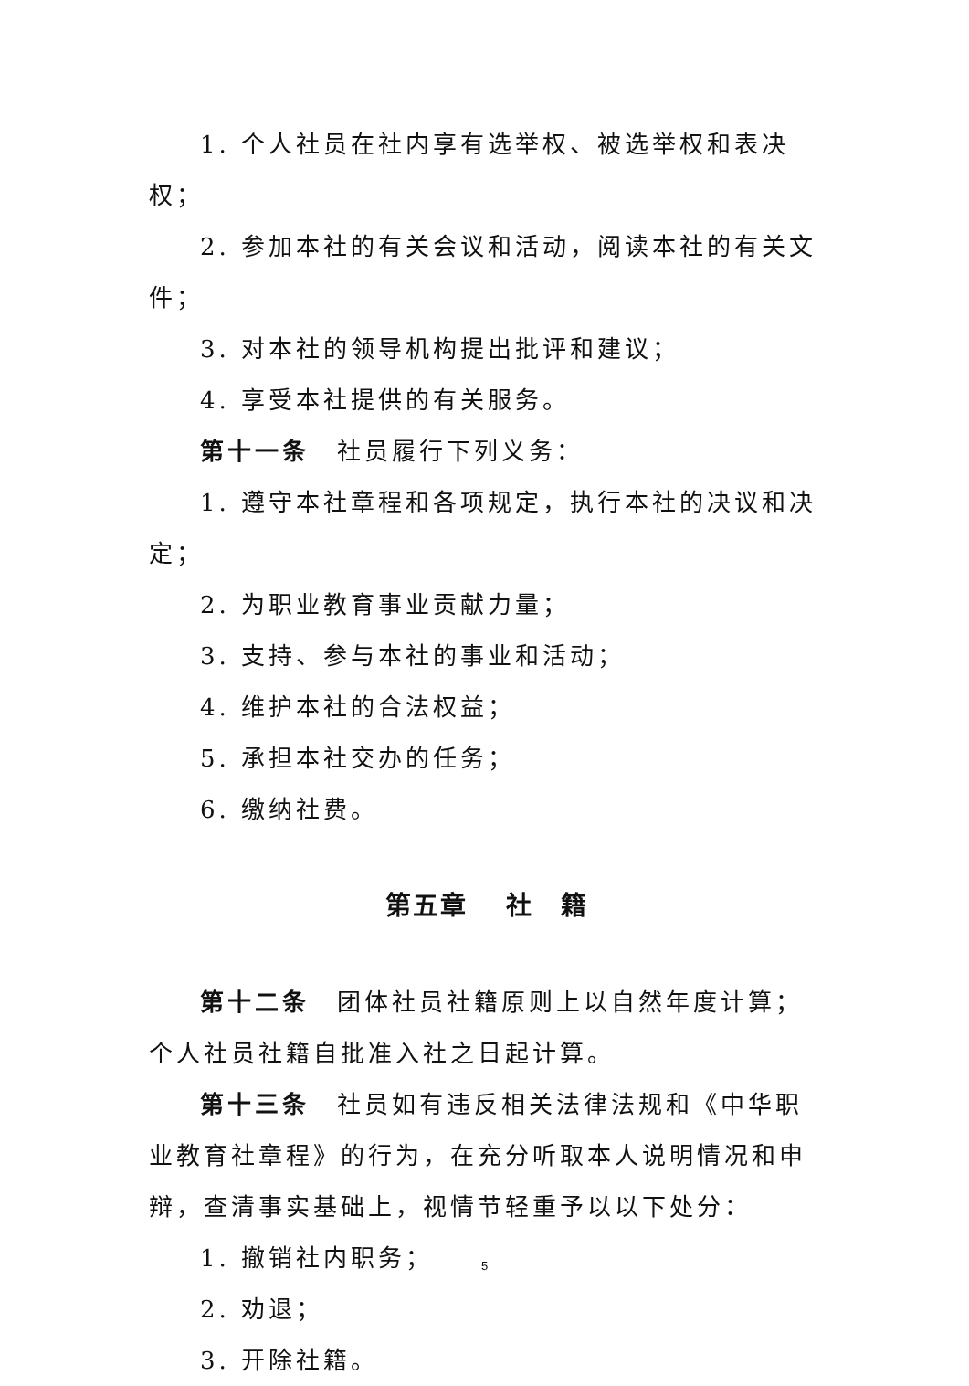1. 个人社员在社内享有选举权、被选举权和表决权；
2. 参加本社的有关会议和活动，阅读本社的有关文件；
3. 对本社的领导机构提出批评和建议；
4. 享受本社提供的有关服务。
第十一条　社员履行下列义务：
1. 遵守本社章程和各项规定，执行本社的决议和决定；
2. 为职业教育事业贡献力量；
3. 支持、参与本社的事业和活动；
4. 维护本社的合法权益；
5. 承担本社交办的任务；
6. 缴纳社费。
第五章　 社　籍
第十二条　团体社员社籍原则上以自然年度计算；个人社员社籍自批准入社之日起计算。
第十三条　社员如有违反相关法律法规和《中华职业教育社章程》的行为，在充分听取本人说明情况和申辩，查清事实基础上，视情节轻重予以以下处分：
1. 撤销社内职务；
2. 劝退；
3. 开除社籍。
5